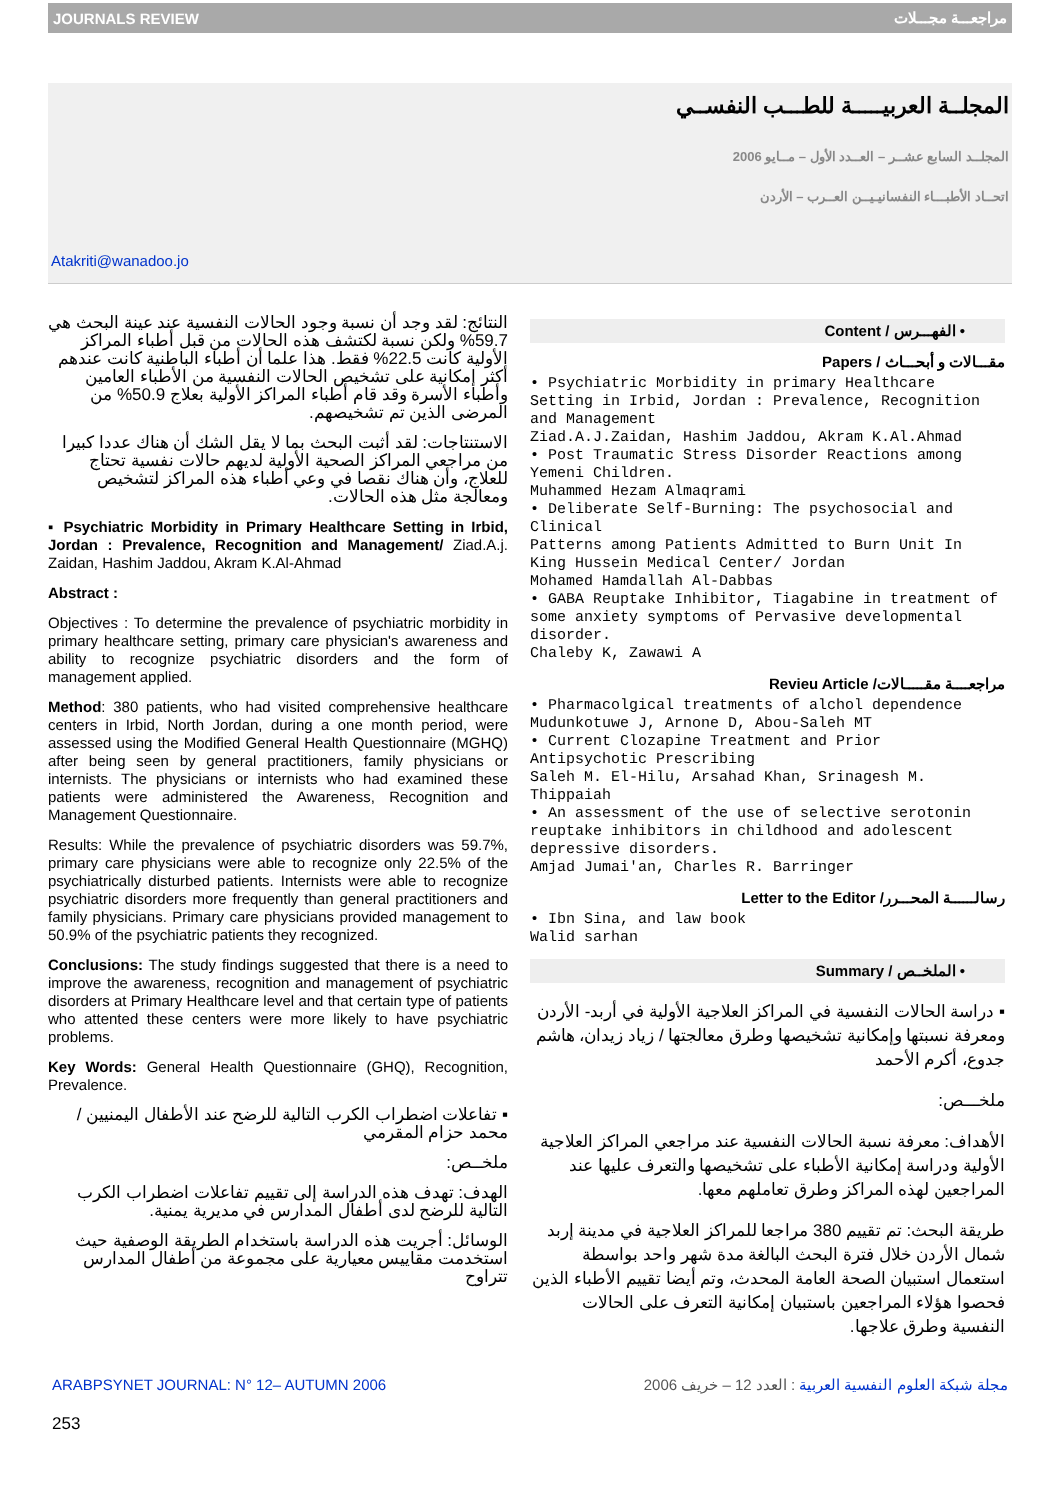JOURNALS REVIEW مراجعـــة مجـــلات
المجلــة العربيـــــة للطـــب النفســي
المجلــد السابع عشــر – العــدد الأول – مــايو 2006
اتحــاد الأطبـــاء النفسانيـيــن العــرب – الأردن
Atakriti@wanadoo.jo
النتائج: لقد وجد أن نسبة وجود الحالات النفسية عند عينة البحث هي 59.7% ولكن نسبة لكتشف هذه الحالات من قبل أطباء المراكز الأولية كانت 22.5% فقط. هذا علما أن أطباء الباطنية كانت عندهم أكثر إمكانية على تشخيص الحالات النفسية من الأطباء العامين وأطباء الأسرة وقد قام أطباء المراكز الأولية بعلاج 50.9% من المرضى الذين تم تشخيصهم.
الاستنتاجات: لقد أثبت البحث بما لا يقل الشك أن هناك عددا كبيرا من مراجعي المراكز الصحية الأولية لديهم حالات نفسية تحتاج للعلاج، وأن هناك نقصا في وعي أطباء هذه المراكز لتشخيص ومعالجة مثل هذه الحالات.
▪ Psychiatric Morbidity in Primary Healthcare Setting in Irbid, Jordan : Prevalence, Recognition and Management/ Ziad.A.j. Zaidan, Hashim Jaddou, Akram K.Al-Ahmad
Abstract :
Objectives : To determine the prevalence of psychiatric morbidity in primary healthcare setting, primary care physician's awareness and ability to recognize psychiatric disorders and the form of management applied.
Method: 380 patients, who had visited comprehensive healthcare centers in Irbid, North Jordan, during a one month period, were assessed using the Modified General Health Questionnaire (MGHQ) after being seen by general practitioners, family physicians or internists. The physicians or internists who had examined these patients were administered the Awareness, Recognition and Management Questionnaire.
Results: While the prevalence of psychiatric disorders was 59.7%, primary care physicians were able to recognize only 22.5% of the psychiatrically disturbed patients. Internists were able to recognize psychiatric disorders more frequently than general practitioners and family physicians. Primary care physicians provided management to 50.9% of the psychiatric patients they recognized.
Conclusions: The study findings suggested that there is a need to improve the awareness, recognition and management of psychiatric disorders at Primary Healthcare level and that certain type of patients who attented these centers were more likely to have psychiatric problems.
Key Words: General Health Questionnaire (GHQ), Recognition, Prevalence.
▪ تفاعلات اضطراب الكرب التالية للرضح عند الأطفال اليمنيين / محمد حزام المقرمي
ملخــص:
الهدف: تهدف هذه الدراسة إلى تقييم تفاعلات اضطراب الكرب التالية للرضح لدى أطفال المدارس في مديرية يمنية.
الوسائل: أجريت هذه الدراسة باستخدام الطريقة الوصفية حيث استخدمت مقاييس معيارية على مجموعة من أطفال المدارس تتراوح
• الفهـــرس / Content
مقـــالات و أبحـــاث / Papers
• Psychiatric Morbidity in primary Healthcare Setting in Irbid, Jordan : Prevalence, Recognition and Management
Ziad.A.J.Zaidan, Hashim Jaddou, Akram K.Al.Ahmad
• Post Traumatic Stress Disorder Reactions among
Yemeni Children.
Muhammed Hezam Almaqrami
• Deliberate Self-Burning: The psychosocial and Clinical
Patterns among Patients Admitted to Burn Unit In
King Hussein Medical Center/ Jordan
Mohamed Hamdallah Al-Dabbas
• GABA Reuptake Inhibitor, Tiagabine in treatment of some anxiety symptoms of Pervasive developmental disorder.
Chaleby K, Zawawi A
مراجعــــة مقـــــالات/ Revieu Article
• Pharmacolgical treatments of alchol dependence
Mudunkotuwe J, Arnone D, Abou-Saleh MT
• Current Clozapine Treatment and Prior Antipsychotic Prescribing
Saleh M. El-Hilu, Arsahad Khan, Srinagesh M. Thippaiah
• An assessment of the use of selective serotonin reuptake inhibitors in childhood and adolescent depressive disorders.
Amjad Jumai'an, Charles R. Barringer
رسالــــــة المحـــرر/ Letter to the Editor
• Ibn Sina, and law book
Walid sarhan
• الملخــص / Summary
▪ دراسة الحالات النفسية في المراكز العلاجية الأولية في أربد- الأردن ومعرفة نسبتها وإمكانية تشخيصها وطرق معالجتها / زياد زيدان، هاشم جدوع، أكرم الأحمد
ملخـــص:
الأهداف: معرفة نسبة الحالات النفسية عند مراجعي المراكز العلاجية الأولية ودراسة إمكانية الأطباء على تشخيصها والتعرف عليها عند المراجعين لهذه المراكز وطرق تعاملهم معها.
طريقة البحث: تم تقييم 380 مراجعا للمراكز العلاجية في مدينة إربد شمال الأردن خلال فترة البحث البالغة مدة شهر واحد بواسطة استعمال استبيان الصحة العامة المحدث، وتم أيضا تقييم الأطباء الذين فحصوا هؤلاء المراجعين باستبيان إمكانية التعرف على الحالات النفسية وطرق علاجها.
ARABPSYNET JOURNAL: N° 12– AUTUMN 2006 مجلة شبكة العلوم النفسية العربية : العدد 12 – خريف 2006
253